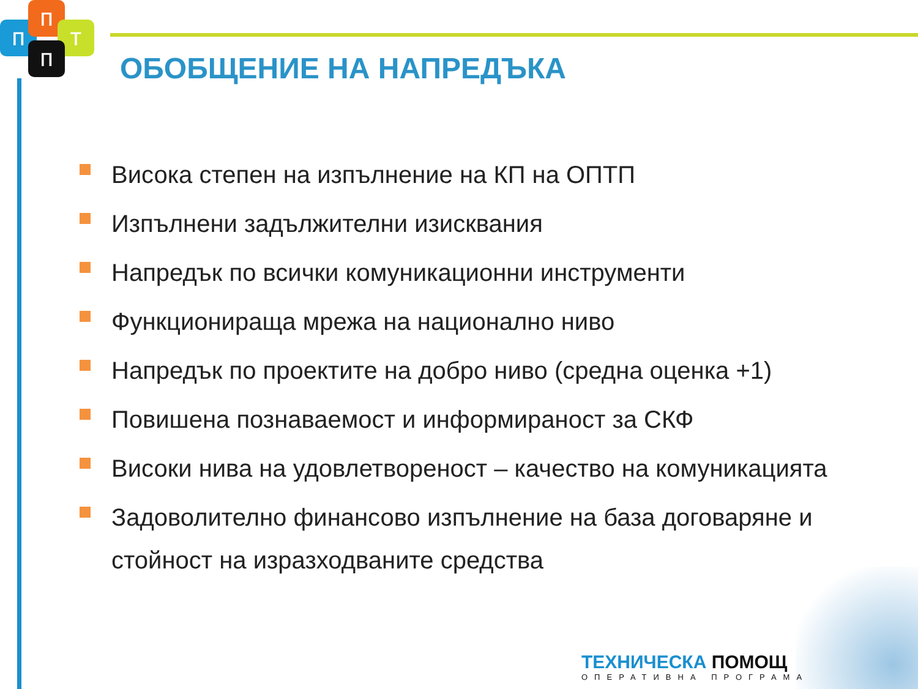п
п
т
п
ОБОБЩЕНИЕ НА НАПРЕДЪКА
Висока степен на изпълнение на КП на ОПТП
Изпълнени задължителни изисквания
Напредък по всички комуникационни инструменти
Функционираща мрежа на национално ниво
Напредък по проектите на добро ниво (средна оценка +1)
Повишена познаваемост и информираност за СКФ
Високи нива на удовлетвореност – качество на комуникацията
Задоволително финансово изпълнение на база договаряне и стойност на изразходваните средства
ТЕХНИЧЕСКА ПОМОЩ
ОПЕРАТИВНА ПРОГРАМА